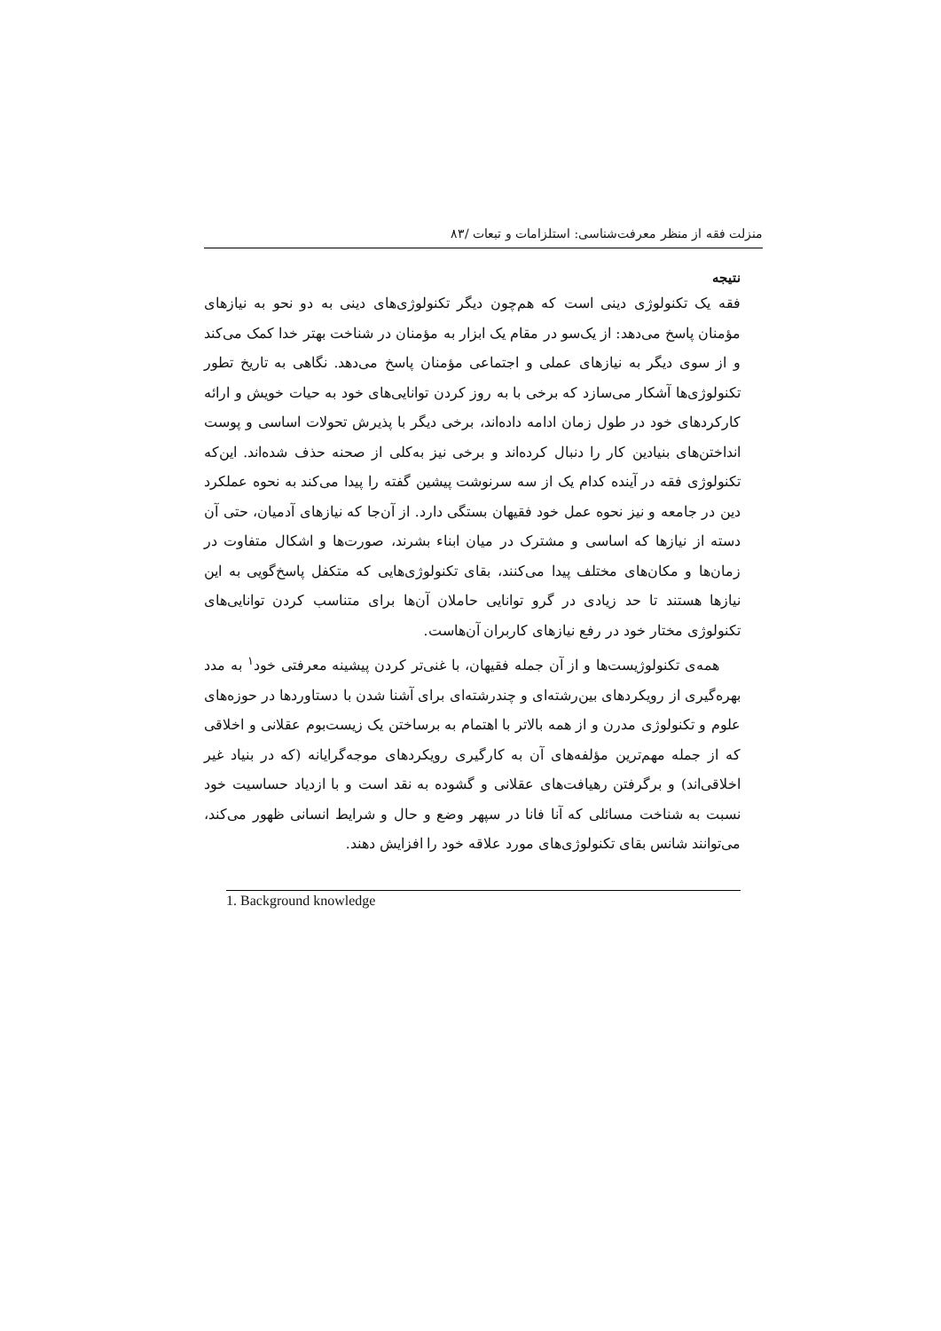منزلت فقه از منظر معرفت‌شناسی: استلزامات و تبعات /۸۳
نتیجه
فقه یک تکنولوژی دینی است که هم‌چون دیگر تکنولوژی‌های دینی به دو نحو به نیازهای مؤمنان پاسخ می‌دهد: از یک‌سو در مقام یک ابزار به مؤمنان در شناخت بهتر خدا کمک می‌کند و از سوی دیگر به نیازهای عملی و اجتماعی مؤمنان پاسخ می‌دهد. نگاهی به تاریخ تطور تکنولوژی‌ها آشکار می‌سازد که برخی با به روز کردن توانایی‌های خود به حیات خویش و ارائه کارکردهای خود در طول زمان ادامه داده‌اند، برخی دیگر با پذیرش تحولات اساسی و پوست انداختن‌های بنیادین کار را دنبال کرده‌اند و برخی نیز به‌کلی از صحنه حذف شده‌اند. این‌که تکنولوژی فقه در آینده کدام یک از سه سرنوشت پیشین گفته را پیدا می‌کند به نحوه عملکرد دین در جامعه و نیز نحوه عمل خود فقیهان بستگی دارد. از آن‌جا که نیازهای آدمیان، حتی آن دسته از نیازها که اساسی و مشترک در میان ابناء بشرند، صورت‌ها و اشکال متفاوت در زمان‌ها و مکان‌های مختلف پیدا می‌کنند، بقای تکنولوژی‌هایی که متکفل پاسخ‌گویی به این نیازها هستند تا حد زیادی در گرو توانایی حاملان آن‌ها برای متناسب کردن توانایی‌های تکنولوژی مختار خود در رفع نیازهای کاربران آن‌هاست.
همه‌ی تکنولوژیست‌ها و از آن جمله فقیهان، با غنی‌تر کردن پیشینه معرفتی خود<sup>۱</sup> به مدد بهره‌گیری از رویکردهای بین‌رشته‌ای و چندرشته‌ای برای آشنا شدن با دستاوردها در حوزه‌های علوم و تکنولوژی مدرن و از همه بالاتر با اهتمام به برساختن یک زیست‌بوم عقلانی و اخلاقی که از جمله مهم‌ترین مؤلفه‌های آن به کارگیری رویکردهای موجه‌گرایانه (که در بنیاد غیر اخلاقی‌اند) و برگرفتن رهیافت‌های عقلانی و گشوده به نقد است و با ازدیاد حساسیت خود نسبت به شناخت مسائلی که آنا فانا در سپهر وضع و حال و شرایط انسانی ظهور می‌کند، می‌توانند شانس بقای تکنولوژی‌های مورد علاقه خود را افزایش دهند.
1. Background knowledge